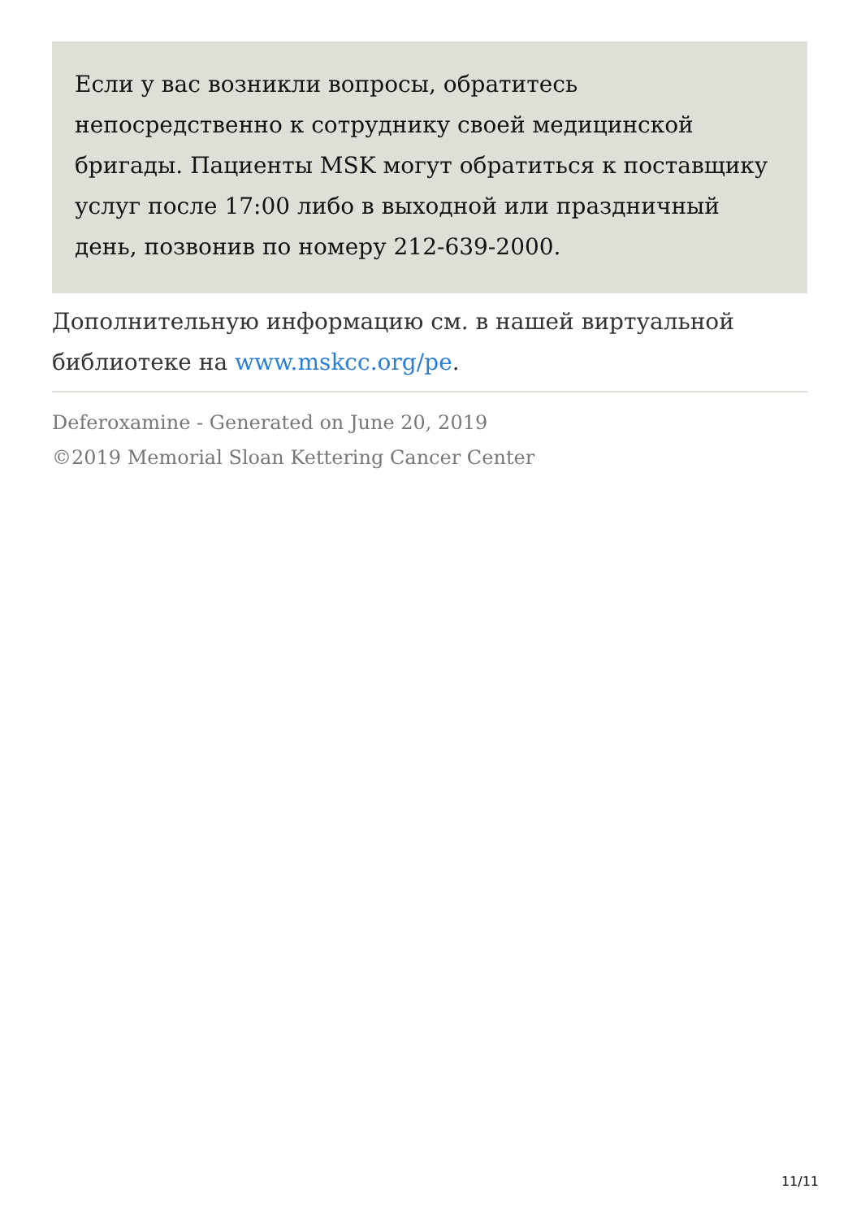Если у вас возникли вопросы, обратитесь непосредственно к сотруднику своей медицинской бригады. Пациенты MSK могут обратиться к поставщику услуг после 17:00 либо в выходной или праздничный день, позвонив по номеру 212-639-2000.
Дополнительную информацию см. в нашей виртуальной библиотеке на www.mskcc.org/pe.
Deferoxamine - Generated on June 20, 2019
©2019 Memorial Sloan Kettering Cancer Center
11/11